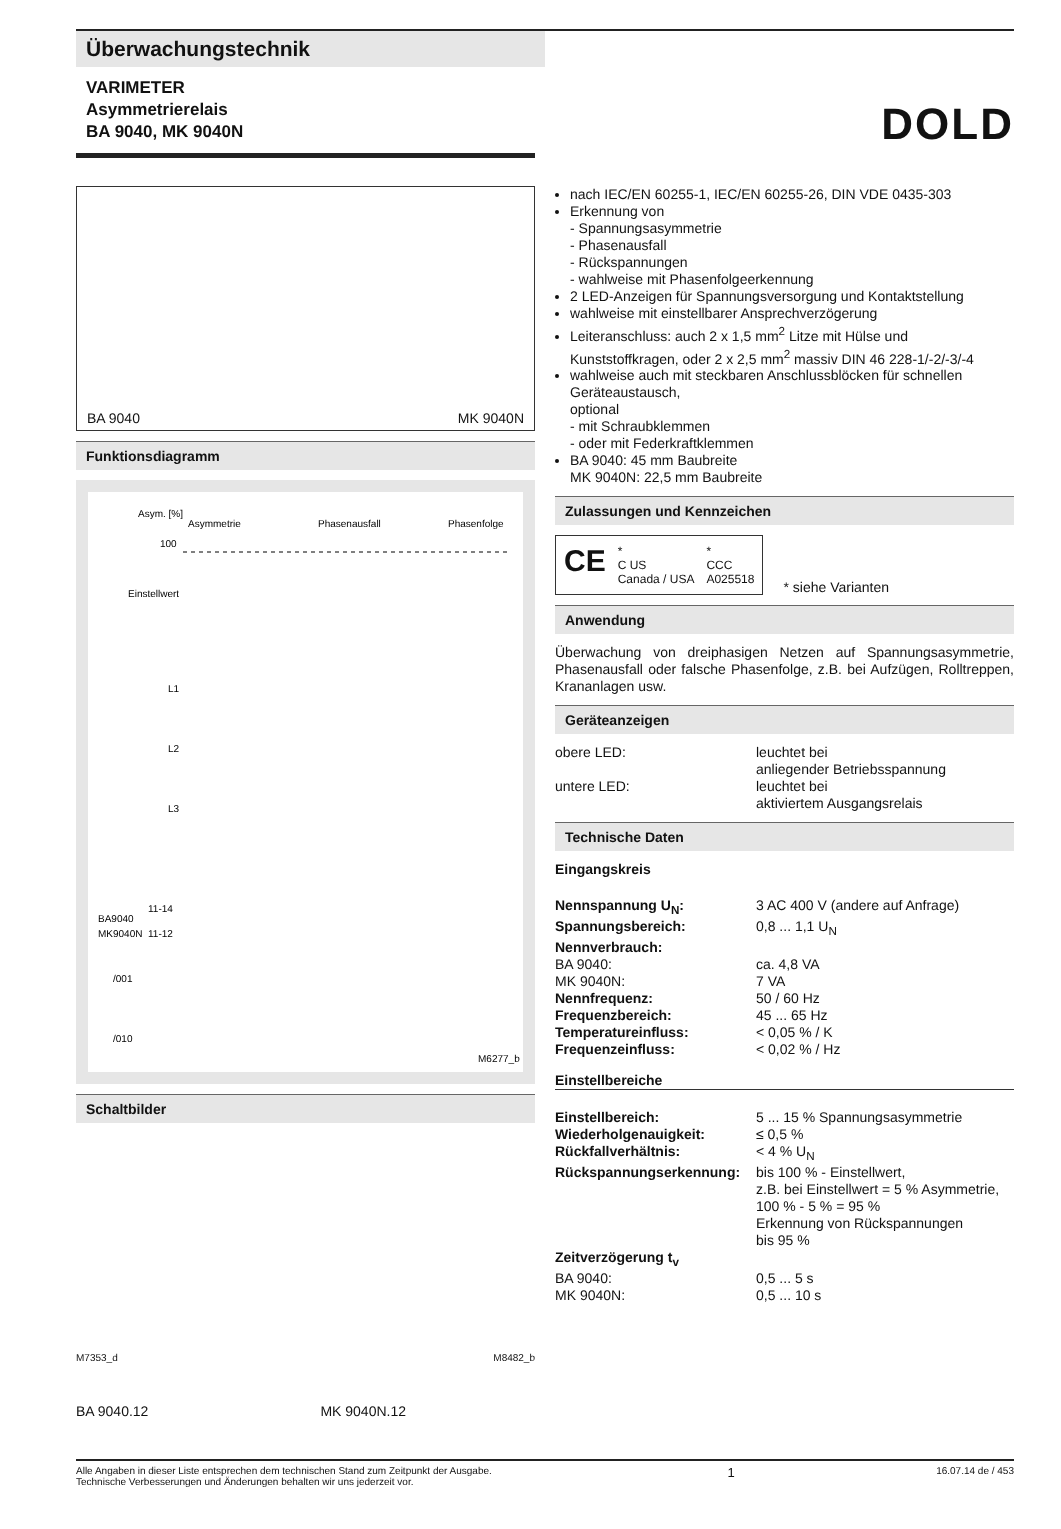Überwachungstechnik
VARIMETER
Asymmetrierelais
BA 9040, MK 9040N
DOLD
BA 9040 MK 9040N
Funktionsdiagramm
Asym. [%]
Asymmetrie
Phasenausfall
Phasenfolge
100
Einstellwert
L1
L2
L3
BA9040
11-14
MK9040N
11-12
/001
/010
M6277_b
Schaltbilder
M7353_d M8482_b
BA 9040.12 MK 9040N.12
nach IEC/EN 60255-1, IEC/EN 60255-26, DIN VDE 0435-303
Erkennung von
- Spannungsasymmetrie
- Phasenausfall
- Rückspannungen
- wahlweise mit Phasenfolgeerkennung
2 LED-Anzeigen für Spannungsversorgung und Kontaktstellung
wahlweise mit einstellbarer Ansprechverzögerung
Leiteranschluss: auch 2 x 1,5 mm<sup>2</sup> Litze mit Hülse und Kunststoffkragen, oder 2 x 2,5 mm<sup>2</sup> massiv DIN 46 228-1/-2/-3/-4
wahlweise auch mit steckbaren Anschlussblöcken für schnellen Geräteaustausch,
optional
- mit Schraubklemmen
- oder mit Federkraftklemmen
BA 9040: 45 mm Baubreite
MK 9040N: 22,5 mm Baubreite
Zulassungen und Kennzeichen
CE *
C US
Canada / USA *
CCC
A025518
* siehe Varianten
Anwendung
Überwachung von dreiphasigen Netzen auf Spannungsasymmetrie, Phasenausfall oder falsche Phasenfolge, z.B. bei Aufzügen, Rolltreppen, Krananlagen usw.
Geräteanzeigen
obere LED: leuchtet bei
anliegender Betriebsspannung
untere LED: leuchtet bei
aktiviertem Ausgangsrelais
Technische Daten
Eingangskreis
Nennspannung U<sub>N</sub>: 3 AC 400 V (andere auf Anfrage)
Spannungsbereich: 0,8 ... 1,1 U<sub>N</sub>
Nennverbrauch:
BA 9040: ca. 4,8 VA
MK 9040N: 7 VA
Nennfrequenz: 50 / 60 Hz
Frequenzbereich: 45 ... 65 Hz
Temperatureinfluss: < 0,05 % / K
Frequenzeinfluss: < 0,02 % / Hz
Einstellbereiche
Einstellbereich: 5 ... 15 % Spannungsasymmetrie
Wiederholgenauigkeit: ≤ 0,5 %
Rückfallverhältnis: < 4 % U<sub>N</sub>
Rückspannungserkennung: bis 100 % - Einstellwert,
z.B. bei Einstellwert = 5 % Asymmetrie,
100 % - 5 % = 95 %
Erkennung von Rückspannungen
bis 95 %
Zeitverzögerung t<sub>v</sub>
BA 9040: 0,5 ... 5 s
MK 9040N: 0,5 ... 10 s
Alle Angaben in dieser Liste entsprechen dem technischen Stand zum Zeitpunkt der Ausgabe. Technische Verbesserungen und Änderungen behalten wir uns jederzeit vor. 1 16.07.14 de / 453